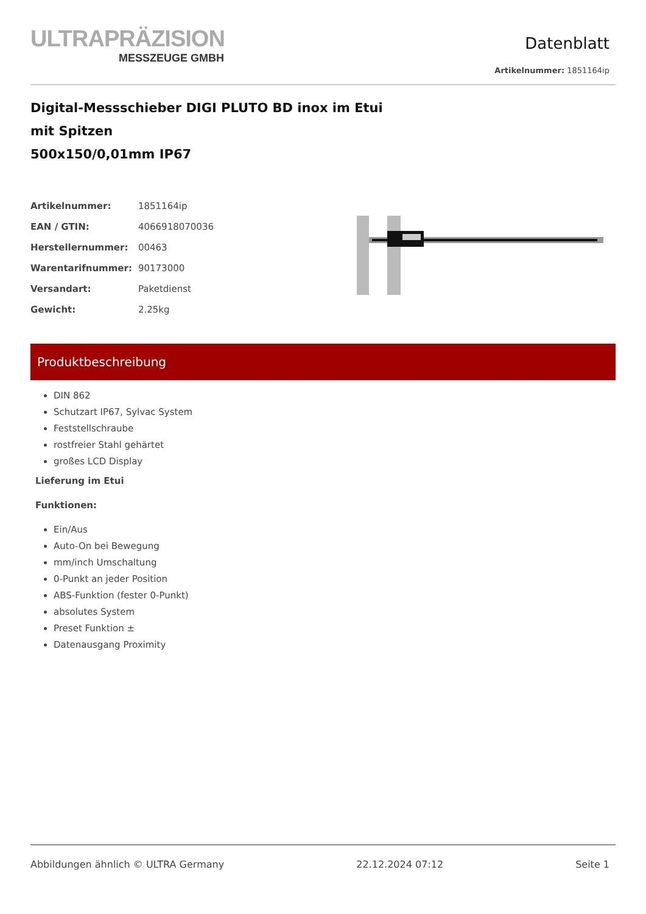ULTRAPRÄZISION
MESSZEUGE GMBH
Datenblatt
Artikelnummer: 1851164ip
Digital-Messschieber DIGI PLUTO BD inox im Etui
mit Spitzen
500x150/0,01mm IP67
| Artikelnummer: | 1851164ip |
| EAN / GTIN: | 4066918070036 |
| Herstellernummer: | 00463 |
| Warentarifnummer: | 90173000 |
| Versandart: | Paketdienst |
| Gewicht: | 2.25kg |
Produktbeschreibung
DIN 862
Schutzart IP67, Sylvac System
Feststellschraube
rostfreier Stahl gehärtet
großes LCD Display
Lieferung im Etui
Funktionen:
Ein/Aus
Auto-On bei Bewegung
mm/inch Umschaltung
0-Punkt an jeder Position
ABS-Funktion (fester 0-Punkt)
absolutes System
Preset Funktion ±
Datenausgang Proximity
Abbildungen ähnlich © ULTRA Germany 22.12.2024 07:12 Seite 1